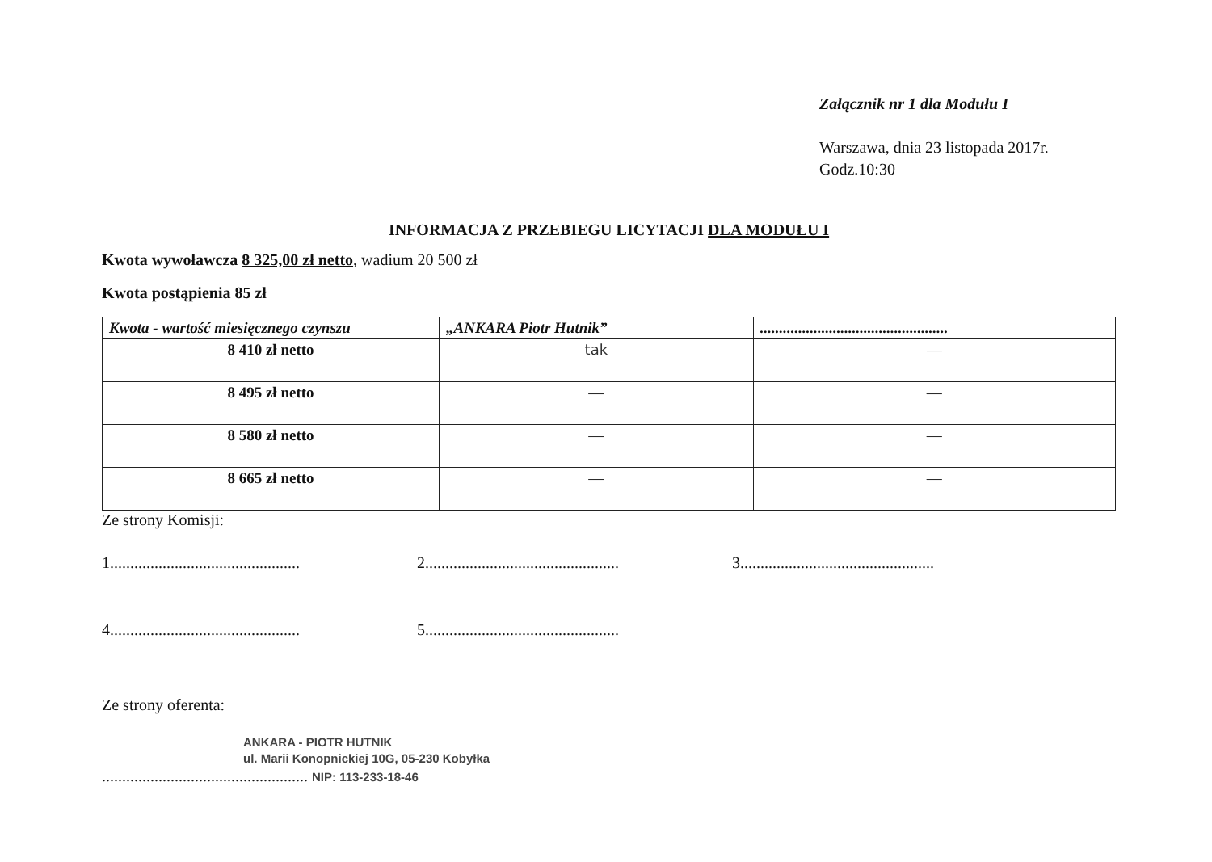Załącznik nr 1 dla Modułu I
Warszawa, dnia 23 listopada 2017r.
Godz.10:30
INFORMACJA Z PRZEBIEGU LICYTACJI DLA MODUŁU I
Kwota wywoławcza 8 325,00 zł netto, wadium 20 500 zł
Kwota postąpienia 85 zł
| Kwota - wartość miesięcznego czynszu | „ANKARA Piotr Hutnik” | ................................................. |
| --- | --- | --- |
| 8 410 zł netto | tak | — |
| 8 495 zł netto | — | — |
| 8 580 zł netto | — | — |
| 8 665 zł netto | — | — |
Ze strony Komisji:
1...............................................
2................................................
3................................................
4...............................................
5................................................
Ze strony oferenta:
ANKARA - PIOTR HUTNIK
ul. Marii Konopnickiej 10G, 05-230 Kobyłka
................................................... NIP: 113-233-18-46